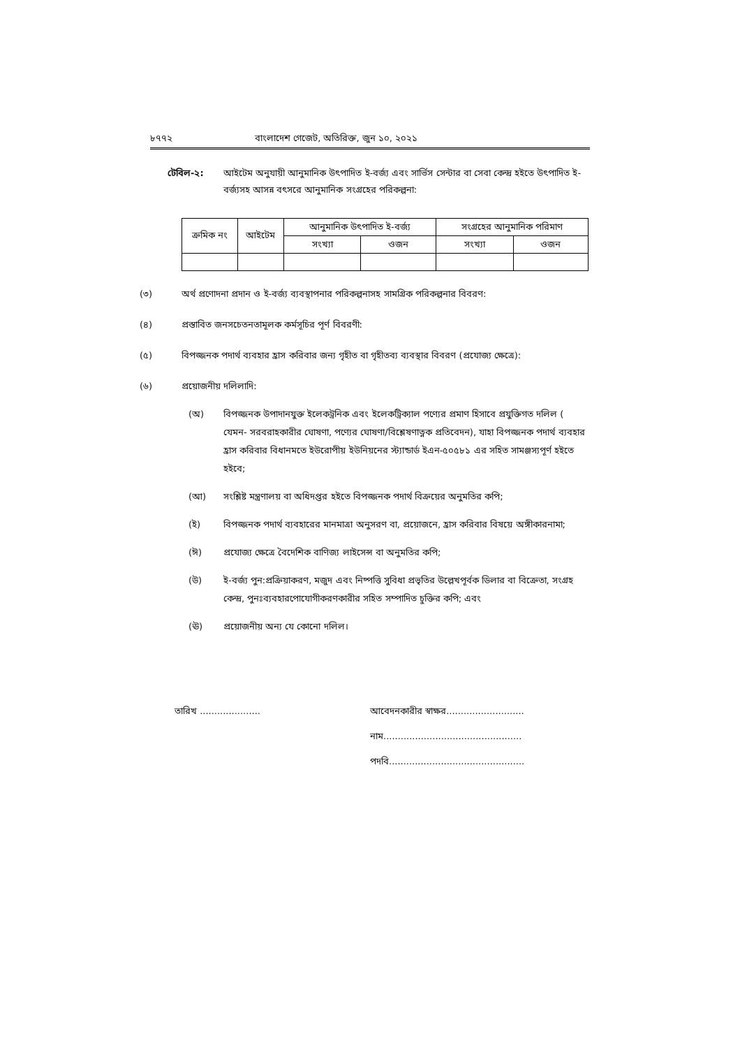৮৭৭২ বাংলাদেশ গেজেট, অতিরিক্ত, জুন ১০, ২০২১
টেবিল-২: আইটেম অনুযায়ী আনুমানিক উৎপাদিত ই-বর্জ্য এবং সার্ভিস সেন্টার বা সেবা কেন্দ্র হইতে উৎপাদিত ই-বর্জ্যসহ আসন্ন বৎসরে আনুমানিক সংগ্রহের পরিকল্পনা:
| ক্রমিক নং | আইটেম | আনুমানিক উৎপাদিত ই-বর্জ্য | | সংগ্রহের আনুমানিক পরিমাণ | |
| --- | --- | --- | --- | --- | --- |
| | | সংখ্যা | ওজন | সংখ্যা | ওজন |
(৩) অর্থ প্রণোদনা প্রদান ও ই-বর্জ্য ব্যবস্থাপনার পরিকল্পনাসহ সামগ্রিক পরিকল্পনার বিবরণ:
(৪) প্রস্তাবিত জনসচেতনতামূলক কর্মসূচির পূর্ণ বিবরণী:
(৫) বিপজ্জনক পদার্থ ব্যবহার হ্রাস করিবার জন্য গৃহীত বা গৃহীতব্য ব্যবস্থার বিবরণ (প্রযোজ্য ক্ষেত্রে):
(৬) প্রয়োজনীয় দলিলাদি:
(অ) বিপজ্জনক উপাদানযুক্ত ইলেকট্রনিক এবং ইলেকট্রিক্যাল পণ্যের প্রমাণ হিসাবে প্রযুক্তিগত দলিল ( যেমন- সরবরাহকারীর ঘোষণা, পণ্যের ঘোষণা/বিশ্লেষণাত্নক প্রতিবেদন), যাহা বিপজ্জনক পদার্থ ব্যবহার হ্রাস করিবার বিধানমতে ইউরোপীয় ইউনিয়নের স্ট্যান্ডার্ড ইএন-৫০৫৮১ এর সহিত সামঞ্জস্যপূর্ণ হইতে হইবে;
(আ) সংশ্লিষ্ট মন্ত্রণালয় বা অধিদপ্তর হইতে বিপজ্জনক পদার্থ বিক্রয়ের অনুমতির কপি;
(ই) বিপজ্জনক পদার্থ ব্যবহারের মানমাত্রা অনুসরণ বা, প্রয়োজনে, হ্রাস করিবার বিষয়ে অঙ্গীকারনামা;
(ঈ) প্রযোজ্য ক্ষেত্রে বৈদেশিক বাণিজ্য লাইসেন্স বা অনুমতির কপি;
(উ) ই-বর্জ্য পুন:প্রক্রিয়াকরণ, মজুদ এবং নিষ্পত্তি সুবিধা প্রভৃতির উল্লেখপূর্বক ডিলার বা বিক্রেতা, সংগ্রহ কেন্দ্র, পুনঃব্যবহারপোযোগীকরণকারীর সহিত সম্পাদিত চুক্তির কপি; এবং
(ঊ) প্রয়োজনীয় অন্য যে কোনো দলিল।
তারিখ ..................... আবেদনকারীর স্বাক্ষর...........................
নাম................................................
পদবি...............................................